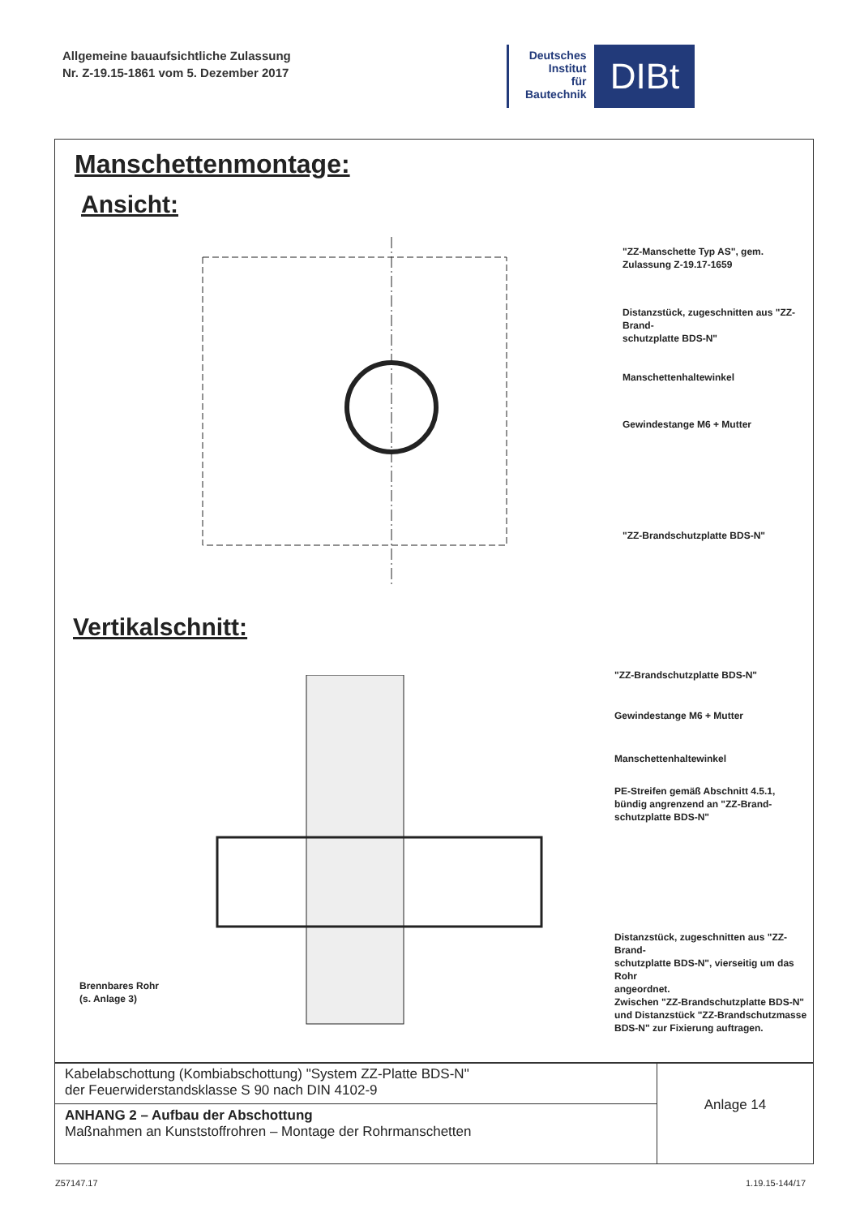Allgemeine bauaufsichtliche Zulassung
Nr. Z-19.15-1861 vom 5. Dezember 2017
Deutsches
Institut
für
Bautechnik
DIBt
Manschettenmontage:
Ansicht:
"ZZ-Manschette Typ AS", gem.
Zulassung Z-19.17-1659
Distanzstück, zugeschnitten aus "ZZ-Brand-
schutzplatte BDS-N"
Manschettenhaltewinkel
Gewindestange M6 + Mutter
"ZZ-Brandschutzplatte BDS-N"
Vertikalschnitt:
"ZZ-Brandschutzplatte BDS-N"
Gewindestange M6 + Mutter
Manschettenhaltewinkel
PE-Streifen gemäß Abschnitt 4.5.1,
bündig angrenzend an "ZZ-Brand-
schutzplatte BDS-N"
Distanzstück, zugeschnitten aus "ZZ-Brand-
schutzplatte BDS-N", vierseitig um das Rohr
angeordnet.
Zwischen "ZZ-Brandschutzplatte BDS-N"
und Distanzstück "ZZ-Brandschutzmasse
BDS-N" zur Fixierung auftragen.
Brennbares Rohr
(s. Anlage 3)
| Kabelabschottung (Kombiabschottung) "System ZZ-Platte BDS-N" der Feuerwiderstandsklasse S 90 nach DIN 4102-9 | Anlage 14 |
| ANHANG 2 – Aufbau der Abschottung Maßnahmen an Kunststoffrohren – Montage der Rohrmanschetten | |
Z57147.17 1.19.15-144/17